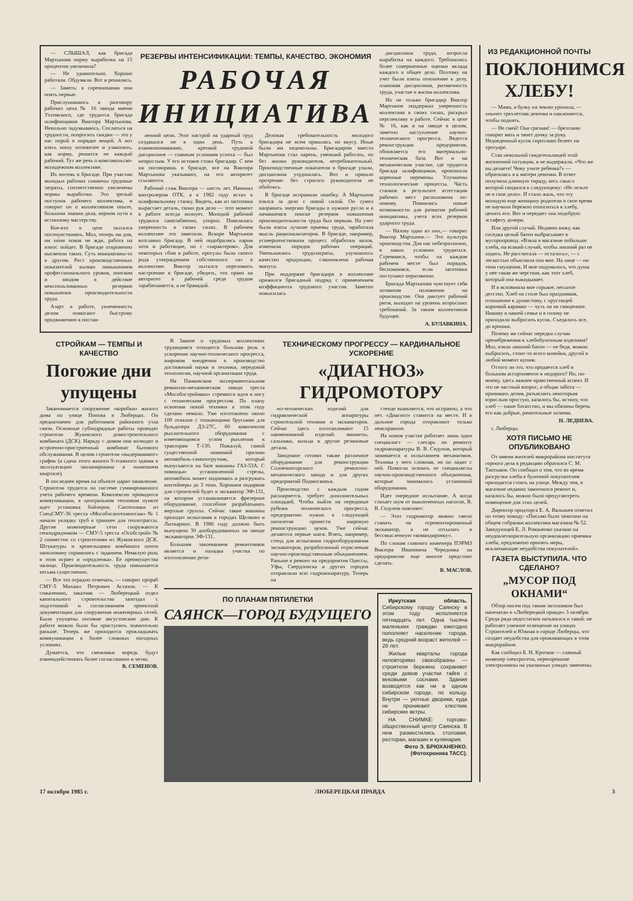— СЛЫШАЛ, как бригада Мартынова норму выработки на 15 процентов увеличила?
— Не удивительно. Хорошо работали. Обдумали. Вот и решились.
— Заметь: в соревновании они опять первые.
Прислушиваюсь к разговору рабочих цеха № 16 завода имени Ухтомского, где трудится бригада шлифовщиков Виктора Мартынова. Невольно задумываюсь. Сослаться на трудности, попросить скидки — это у нас порой в порядке вещей. А вот взять ношу потяжелее и узаконить, как норму, решится не каждый рабочий. Тут же речь о комсомольско-молодежном коллективе.
Их восемь в бригаде. При участии молодых рабочих снижены трудовые затраты, соответственно увеличены нормы выработки. Это зрелый поступок рабочего коллектива, и говорит он о коллективном опыте, большом знании дела, верном пути к истинному мастерству.
Кое-кто в цехе пытался посочувствовать. Мол, теперь ни дня, ни ночи покоя не жди, работа на износ пойдет. В бригаде откровенно высмеяли таких. Суть инициативы-то в другом. Рост производственных показателей вызван повышением профессионального уровня, поиском и вводом в действие неиспользованных резервов повышения производительности труда.
Азарт в работе, увлеченность делом помогают быстрому продвижению к постав-
РЕЗЕРВЫ ИНТЕНСИФИКАЦИИ: ТЕМПЫ, КАЧЕСТВО, ЭКОНОМИЯ
РАБОЧАЯ ИНИЦИАТИВА
ленной цели. Этот настрой на ударный труд создавался не в один день. Путь к взаимопониманию, крепкой трудовой дисциплине — главным условиям успеха — был непростым. У его истоков стоял бригадир. С кем ни поговоришь в бригаде, все на Виктора Мартынова указывают, на его авторитет ссылаются.
Рабочий стаж Виктора — шесть лет. Начинал контролером ОТК, а в 1982 году встал к шлифовальному станку. Видеть, как из заготовки вырастает деталь, твоих рук дело — этот момент в работе всегда волнует. Молодой рабочий трудился самозабвенно, упорно. Появлялась уверенность в своих силах. В рабочем коллективе это заметили. Вскоре Мартынов возглавил бригаду. В ней подобрались парни хотя и работящие, но с «характером». Для некоторых сбои в работе, прогулы были своего рода утверждением собственного «я» в коллективе. Виктор пытался переломить настроение в бригаде, убедить, что право на авторитет в рабочей среде трудом зарабатывается, а не бравадой.
Деловая требовательность молодого бригадира не всем пришлась по вкусу. Иные были им недовольны. Бригадиром вместо Мартынова стал парень, умевший работать, но без жилки руководителя, нетребовательный. Производственные показатели в бригаде упали, дисциплина ухудшилась. Вот и пришло прозрение: без строгого руководителя не обойтись.
В бригаде исправили ошибку. А Мартынов взялся за дело с новой силой. Он сумел направить энергию бригады в нужное русло и в начавшемся поиске резервов повышения производительности труда был первым. На учет были взяты лучшие приемы труда, заработала мысль рационализаторов. В бригаде, например, усовершенствовали процесс обработки валов, изменили порядок рабочих операций. Уменьшились трудозатраты, улучшилось качество продукции, сэкономлена рабочая минута.
При поддержке бригадира в коллективе прижился бригадный подряд с применением коэффициента трудового участия. Заметно повысилась
дисциплина труда, возросла выработка на каждого. Требовались более совершенные оценки вклада каждого в общее дело. Поэтому на учет были взяты отношение к делу, плановая дисциплина, ритмичность труда, участие в жизни коллектива.
Но не только бригадир Виктор Мартынов поддержал уверенность коллектива в своих силах, раскрыл перспективу в работе. Сейчас в цехе № 16, как и на заводе в целом, заметно наступление научно-технического прогресса. Ведется реконструкция предприятия, обновляется его материально-техническая база. Вот и на механическом участке, где трудится бригада шлифовщиков, произошли коренные перемены. Улучшены технологические процессы. Часть станков в результате аттестации рабочих мест расположена по-новому. Появились новые возможности для развития рабочей инициативы, учета всех резервов ударного труда.
— Назову один из них,— говорит Виктор Мартынов.— Это культура производства. Для нас небезразлично, в каких условиях трудиться. Стремимся, чтобы на каждом рабочем месте был порядок, беспокоимся, если заготовки поступают неритмично.
Бригада Мартынова чувствует себя хозяином положения на производстве. Она диктует рабочий ритм, выходит на уровень возросших требований. За таким коллективом будущее.
А. БУЛАВКИНА.
СТРОЙКАМ — ТЕМПЫ И КАЧЕСТВО
Погожие дни упущены
Заканчивается сооружение «коробки» жилого дома по улице Попова в Люберцах. Он предназначен для работников районного узла связи. Основные субподрядные работы проводят строители Жуковского домостроительного комбината (ДСК). Наряду с домом они возводят и встроенно-пристроенный комбинат бытового обслуживания. В целом строители «выдерживают» график (а сдача этого жилого 9-этажного здания в эксплуатацию запланирована в нынешнем квартале).
В последнее время на объекте царит оживление. Строители трудятся по системе суммированного учета рабочего времени. Комплексно проводятся коммуникации, в центральном тепловом пункте идет установка бойлеров. Сантехники из СпецСМУ-36 треста «Мособлсантехмонтаж» № 1 начали укладку труб в траншее для теплотрассы. Другие инженерные сети сооружаются генподрядчиком — СМУ-5 треста «Особстрой» № 2 совместно со строителями из Жуковского ДСК. Штукатуры и кровельщики комбината почти наполовину справились с заданием. Немалую роль в этом играет и «продленка». Ее преимущества налицо. Производительность труда повышается весьма существенно.
— Все это отрадно отмечать, — говорит прораб СМУ-5 Михаил Петрович Астахов. — К сожалению, заказчик — Люберецкий отдел капитального строительства запоздал с подготовкой и согласованием проектной документации для сооружения инженерных сетей. Были упущены погожие августовские дни. К работе можно было бы приступить значительно раньше. Теперь же приходится прокладывать коммуникации в более сложных погодных условиях.
Думается, что смежники впредь будут взаимодействовать более согласованно и четко.
В. СЕМЕНОВ.
В Законе о трудовых коллективах трудящимся отводится большая роль в ускорении научно-технического прогресса, широком внедрении в производство достижений науки и техники, передовой технологии, научной организации труда.
На Панковском экспериментальном ремонтно-механическом заводе треста «Мособлстроймаш» стремятся идти в ногу с техническим прогрессом. По плану освоения новой техники в этом году сделано немало. Уже изготовлено около 100 отвалов с толкающими брусьями для бульдозера ДЗ-27С, 60 комплектов рыхлительного оборудования с изменяющимся углом рыхления к тракторам Т-130. Пожалуй, самой существенной новинкой признан автомобиль-самопогрузчик, который выпускается на базе машины ГАЗ-53А. С помощью установленной стрелы, автомобиль может поднимать и разгружать контейнеры до 3 тонн. Хорошим подарком для строителей будет и экскаватор ЭФ-131, на котором устанавливается фрезерное оборудование, способное разрабатывать мерзлые грунты. Сейчас такие машины проходят испытания в городах Щелково и Лыткарино. В 1986 году должно быть выпущено 30 дооборудованных на заводе экскаваторов ЭФ-131.
Большим завоеванием ремонтников является и наладка участка по изготовлению рези-
ТЕХНИЧЕСКОМУ ПРОГРЕССУ — КАРДИНАЛЬНОЕ УСКОРЕНИЕ
«ДИАГНОЗ» ГИДРОМОТОРУ
но-технических изделий для гидравлической аппаратуры строительной техники и экскаваторов. Сейчас здесь изготавливают 15 наименований изделий: манжеты, сальники, кольца и другие резиновые детали.
Заводчане готовят также различное оборудование для реконструкции Солнечногорского ремонтно-механического завода и для других предприятий Подмосковья.
Производство с каждым годом расширяется, требует дополнительных площадей. Чтобы выйти на передовые рубежи технического прогресса, предприятию нужно в следующей пятилетке провести широкую реконструкцию цехов. Уже сейчас делаются первые шаги. Взять, например, стенд для испытания гидрооборудования экскаваторов, разработанный отраслевым научно-производственным объединением. Раньше в ремонт на предприятия Одессы, Уфы, Свердловска и других городов отправляли всю гидроаппаратуру. Теперь на
стенде выявляется, что исправно, а что нет. «Диагноз» ставится на месте. И в дальние города отправляют только неисправное.
На новом участке работает лишь один специалист — слесарь по ремонту гидроаппаратуры В. В. Седунов, который занимается и испытанием механизмов. Техника у него сложная, но он ладит с ней. Помогли освоить ее специалисты научно-производственного объединения, которые занимались установкой оборудования.
Идет очередное испытание. А когда стихает шум от выключенных насосов, В. В. Седунов поясняет:
— Этот гидромотор можно смело ставить на отремонтированный экскаватор, а не отсылать в бессмысленную «командировку».
По словам главного инженера ПЭРМЗ Виктора Ивановича Чередника на предприятии еще многое предстоит сделать.
В. МАСЛОВ.
ПО ПЛАНАМ ПЯТИЛЕТКИ
САЯНСК—ГОРОД БУДУЩЕГО
Иркутская область. Сибирскому городу Саянску в этом году исполняется пятнадцать лет. Одна тысяча маленьких граждан ежегодно пополняет население города, ведь средний возраст жителей — 28 лет.
Жилые кварталы города неповторимо своеобразны — строители бережно сохраняют среди домов участки тайги с вековыми соснами. Здания возводятся как ни в одном сибирском городе, по кольцу. Внутри — уютные дворики, куда не проникают хлесткие сибирские ветры.
НА СНИМКЕ: торгово-общественный центр Саянска. В нем разместились столовая, ресторан, магазин и кулинария.
Фото Э. БРЮХАНЕНКО. (Фотохроника ТАСС).
ИЗ РЕДАКЦИОННОЙ ПОЧТЫ
ПОКЛОНИМСЯ ХЛЕБУ!
— Мама, я булку на землю уронила, — хнычет трехлетняя девочка и наклоняется, чтобы поднять.
— Не смей! Она грязная! — брезгливо говорит мать и тянет дочку за руку. Недоеденный кусок сиротливо белеет на тротуаре.
Став невольной свидетельницей этой жизненной ситуации, я не выдержала. «Что же вы делаете! Чему учите ребенка?» — обратилась я к матери девочки. В ответ получила длинную тираду, весь смысл которой сводился к следующему: «Не лезьте не в свое дело». И стало жаль, что эту молодую еще женщину родители в свое время не научили бережно относиться к хлебу, ценить его. Вот и передает она недобрую эстафету дочери.
Или другой случай. Недавно вижу, как соседка целый батон выбрасывает в мусоропровод. «Взяла в магазине побольше хлеба, на всякий случай, чтобы лишний раз не ходить. Не рассчитала — осталось», — с легкостью объяснила она мне. На лице — ни тени смущения. И мне подумалось, что душа у нее такая же черствая, как этот хлеб, который она выкидывает.
И я вспомнила мое горькое, несытое детство. Хлеб на столе был праздником, отношение к душистому, с хрустящей корочкой караваю — чуть ли не священное. Никому в нашей семье и в голову не приходило выбросить кусок. Съедалось все, до крошки.
Почему же сейчас нередки случаи пренебрежения к хлебобулочным изделиям? Мол, взяли лишний батон — не беда, можно выбросить, стоит-то всего копейки, другой в любой момент купим.
Оттого ли это, что продается хлеб в большом ассортименте и недорого? Но, по-моему, здесь важнее нравственный аспект. И это не частный вопрос, а общая забота — прививать детям, разъяснять некоторым взрослым простую, казалось бы, истину, что хлеб — наше богатство, и мы обязаны беречь его как добрые, рачительные хозяева.
Н. ЛЕДНЕВА.
г. Люберцы.
ХОТЯ ПИСЬМО НЕ ОПУБЛИКОВАНО
От имени жителей микрорайона института горного дела в редакцию обратился С. М. Таптыков. Он сообщал о том, что во время разгрузки хлеба в булочной покупателям приходится стоять на улице. Между тем, в магазине недавно закончился ремонт и, казалось бы, можно было предусмотреть помещение для этих целей.
Директор продторга Е. А. Валышев ответил по этому поводу: «Письмо было зачитано на общем собрании коллектива магазина № 52. Заведующей Е. Л. Романенко указано на неудовлетворительную организацию приемки хлеба, предложено принять меры, исключающие неудобства покупателей».
ГАЗЕТА ВЫСТУПИЛА. ЧТО СДЕЛАНО?
„МУСОР ПОД ОКНАМИ“
Обзор писем под таким заголовком был напечатан в «Люберецкой правде» 3 октября. Среди ряда недостатков назывался и такой: не работает уличное освещение на улицах Строителей и Южная в городе Люберцы, что создает неудобства для проживающих в этом микрорайоне.
Как сообщил Б. Н. Кротков — главный инженер электросети, перегоревшие электролампы на указанных улицах заменены.
17 октября 1985 г. ЛЮБЕРЕЦКАЯ ПРАВДА 3